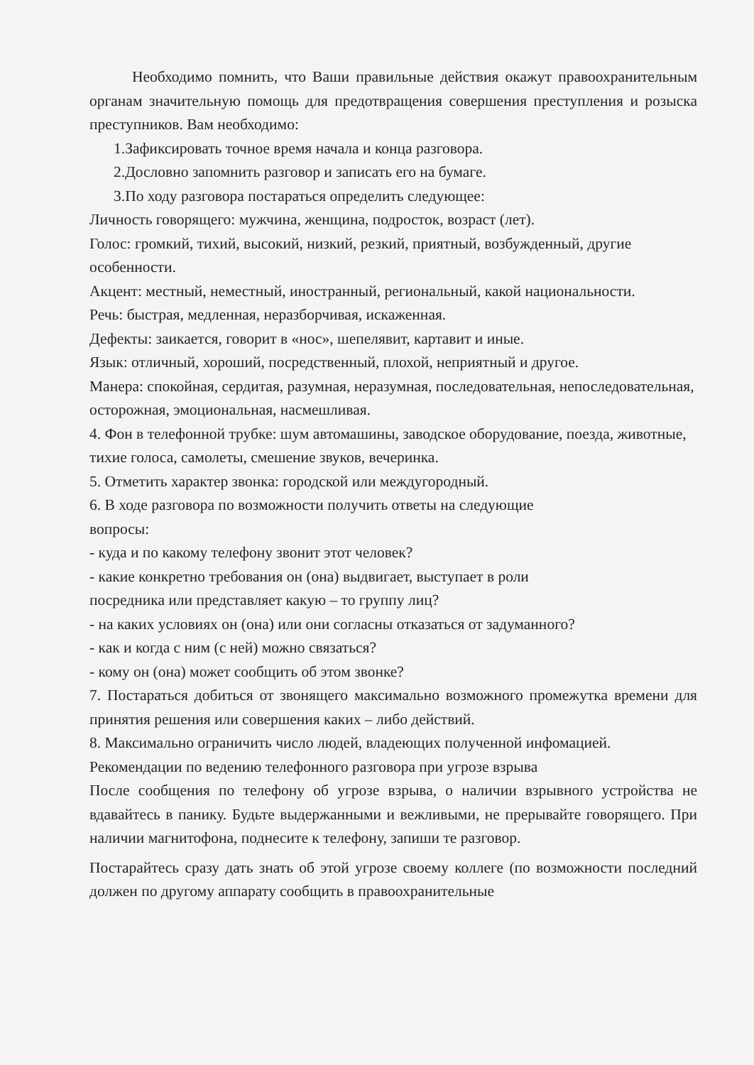Необходимо помнить, что Ваши правильные действия окажут правоохранительным органам значительную помощь для предотвращения совершения преступления и розыска преступников. Вам необходимо:
1.Зафиксировать точное время начала и конца разговора.
2.Дословно запомнить разговор и записать его на бумаге.
3.По ходу разговора постараться определить следующее:
Личность говорящего: мужчина, женщина, подросток, возраст (лет).
Голос: громкий, тихий, высокий, низкий, резкий, приятный, возбужденный, другие особенности.
Акцент: местный, неместный, иностранный, региональный, какой национальности.
Речь: быстрая, медленная, неразборчивая, искаженная.
Дефекты: заикается, говорит в «нос», шепелявит, картавит и иные.
Язык: отличный, хороший, посредственный, плохой, неприятный и другое.
Манера: спокойная, сердитая, разумная, неразумная, последовательная, непоследовательная, осторожная, эмоциональная, насмешливая.
4. Фон в телефонной трубке: шум автомашины, заводское оборудование, поезда, животные, тихие голоса, самолеты, смешение звуков, вечеринка.
5. Отметить характер звонка: городской или междугородный.
6. В ходе разговора по возможности получить ответы на следующие
вопросы:
- куда и по какому телефону звонит этот человек?
- какие конкретно требования он (она) выдвигает, выступает в роли
посредника или представляет какую – то группу лиц?
- на каких условиях он (она) или они согласны отказаться от задуманного?
- как и когда с ним (с ней) можно связаться?
- кому он (она) может сообщить об этом звонке?
7. Постараться добиться от звонящего максимально возможного промежутка времени для принятия решения или совершения каких – либо действий.
8. Максимально ограничить число людей, владеющих полученной инфомацией.
Рекомендации по ведению телефонного разговора при угрозе взрыва
После сообщения по телефону об угрозе взрыва, о наличии взрывного устройства не вдавайтесь в панику. Будьте выдержанными и вежливыми, не прерывайте говорящего. При наличии магнитофона, поднесите к телефону, запиши те разговор.
Постарайтесь сразу дать знать об этой угрозе своему коллеге (по возможности последний должен по другому аппарату сообщить в правоохранительные